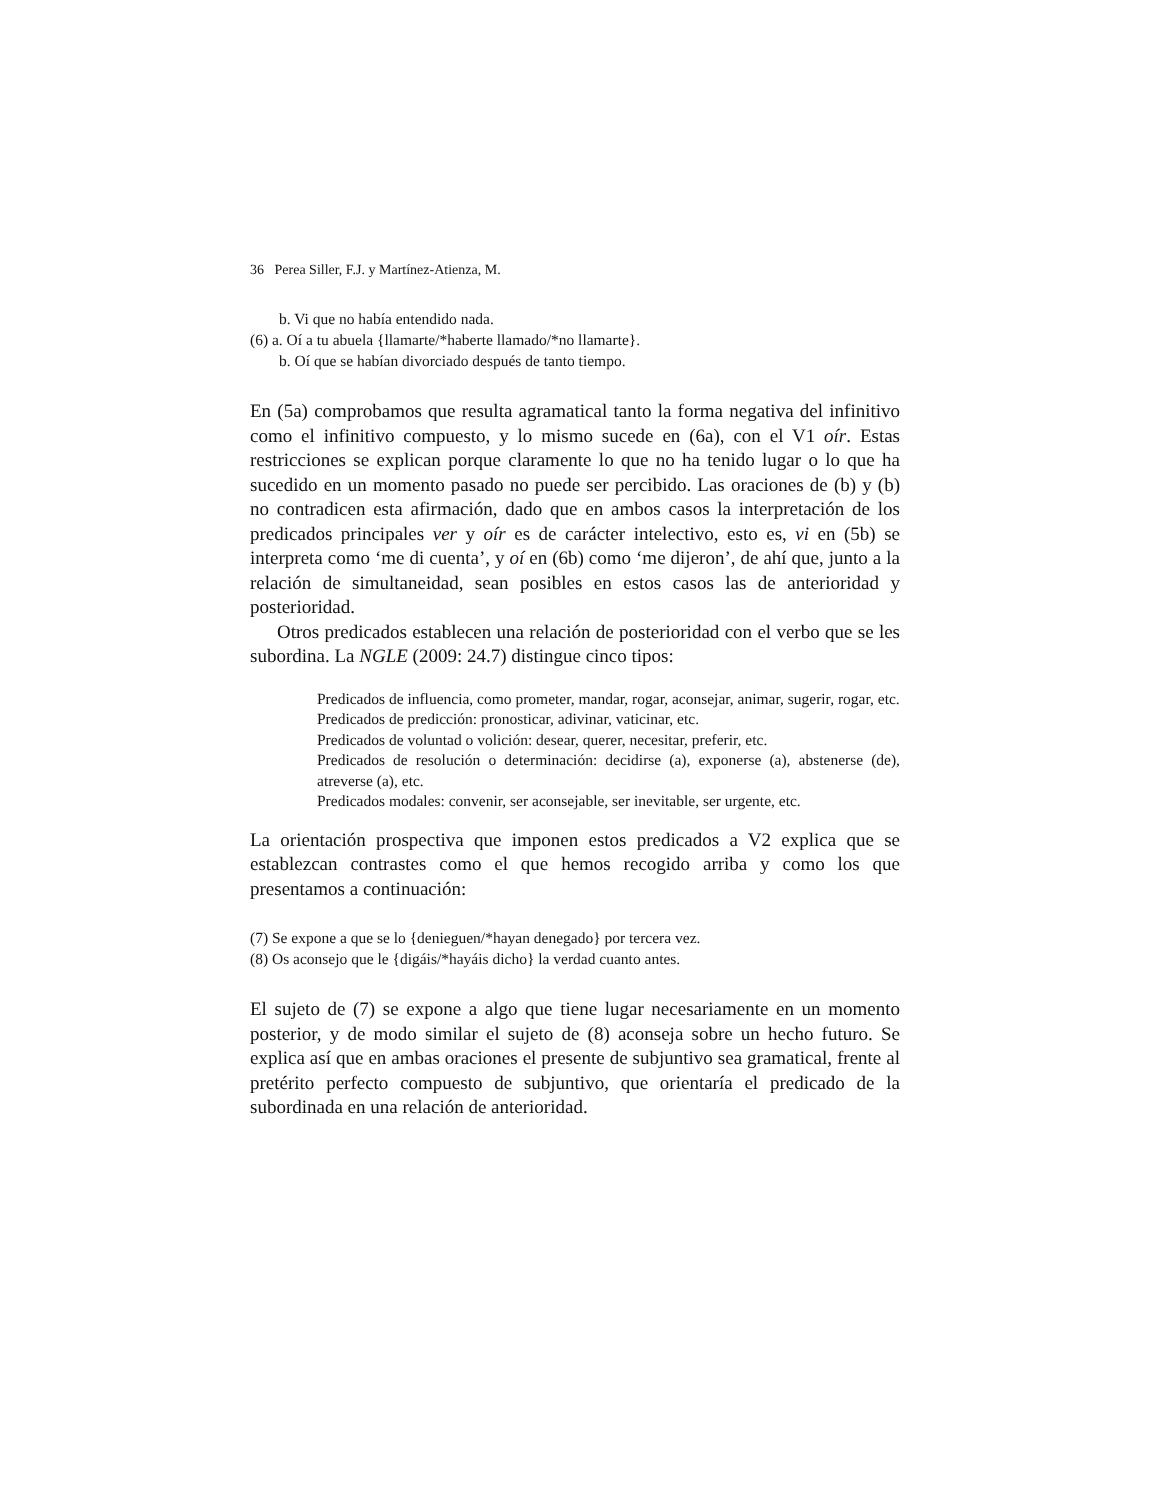36 Perea Siller, F.J. y Martínez-Atienza, M.
b. Vi que no había entendido nada.
(6) a. Oí a tu abuela {llamarte/*haberte llamado/*no llamarte}.
b. Oí que se habían divorciado después de tanto tiempo.
En (5a) comprobamos que resulta agramatical tanto la forma negativa del infinitivo como el infinitivo compuesto, y lo mismo sucede en (6a), con el V1 oír. Estas restricciones se explican porque claramente lo que no ha tenido lugar o lo que ha sucedido en un momento pasado no puede ser percibido. Las oraciones de (b) y (b) no contradicen esta afirmación, dado que en ambos casos la interpretación de los predicados principales ver y oír es de carácter intelectivo, esto es, vi en (5b) se interpreta como ‘me di cuenta’, y oí en (6b) como ‘me dijeron’, de ahí que, junto a la relación de simultaneidad, sean posibles en estos casos las de anterioridad y posterioridad.
Otros predicados establecen una relación de posterioridad con el verbo que se les subordina. La NGLE (2009: 24.7) distingue cinco tipos:
Predicados de influencia, como prometer, mandar, rogar, aconsejar, animar, sugerir, rogar, etc.
Predicados de predicción: pronosticar, adivinar, vaticinar, etc.
Predicados de voluntad o volición: desear, querer, necesitar, preferir, etc.
Predicados de resolución o determinación: decidirse (a), exponerse (a), abstenerse (de), atreverse (a), etc.
Predicados modales: convenir, ser aconsejable, ser inevitable, ser urgente, etc.
La orientación prospectiva que imponen estos predicados a V2 explica que se establezcan contrastes como el que hemos recogido arriba y como los que presentamos a continuación:
(7) Se expone a que se lo {denieguen/*hayan denegado} por tercera vez.
(8) Os aconsejo que le {digáis/*hayáis dicho} la verdad cuanto antes.
El sujeto de (7) se expone a algo que tiene lugar necesariamente en un momento posterior, y de modo similar el sujeto de (8) aconseja sobre un hecho futuro. Se explica así que en ambas oraciones el presente de subjuntivo sea gramatical, frente al pretérito perfecto compuesto de subjuntivo, que orientaría el predicado de la subordinada en una relación de anterioridad.